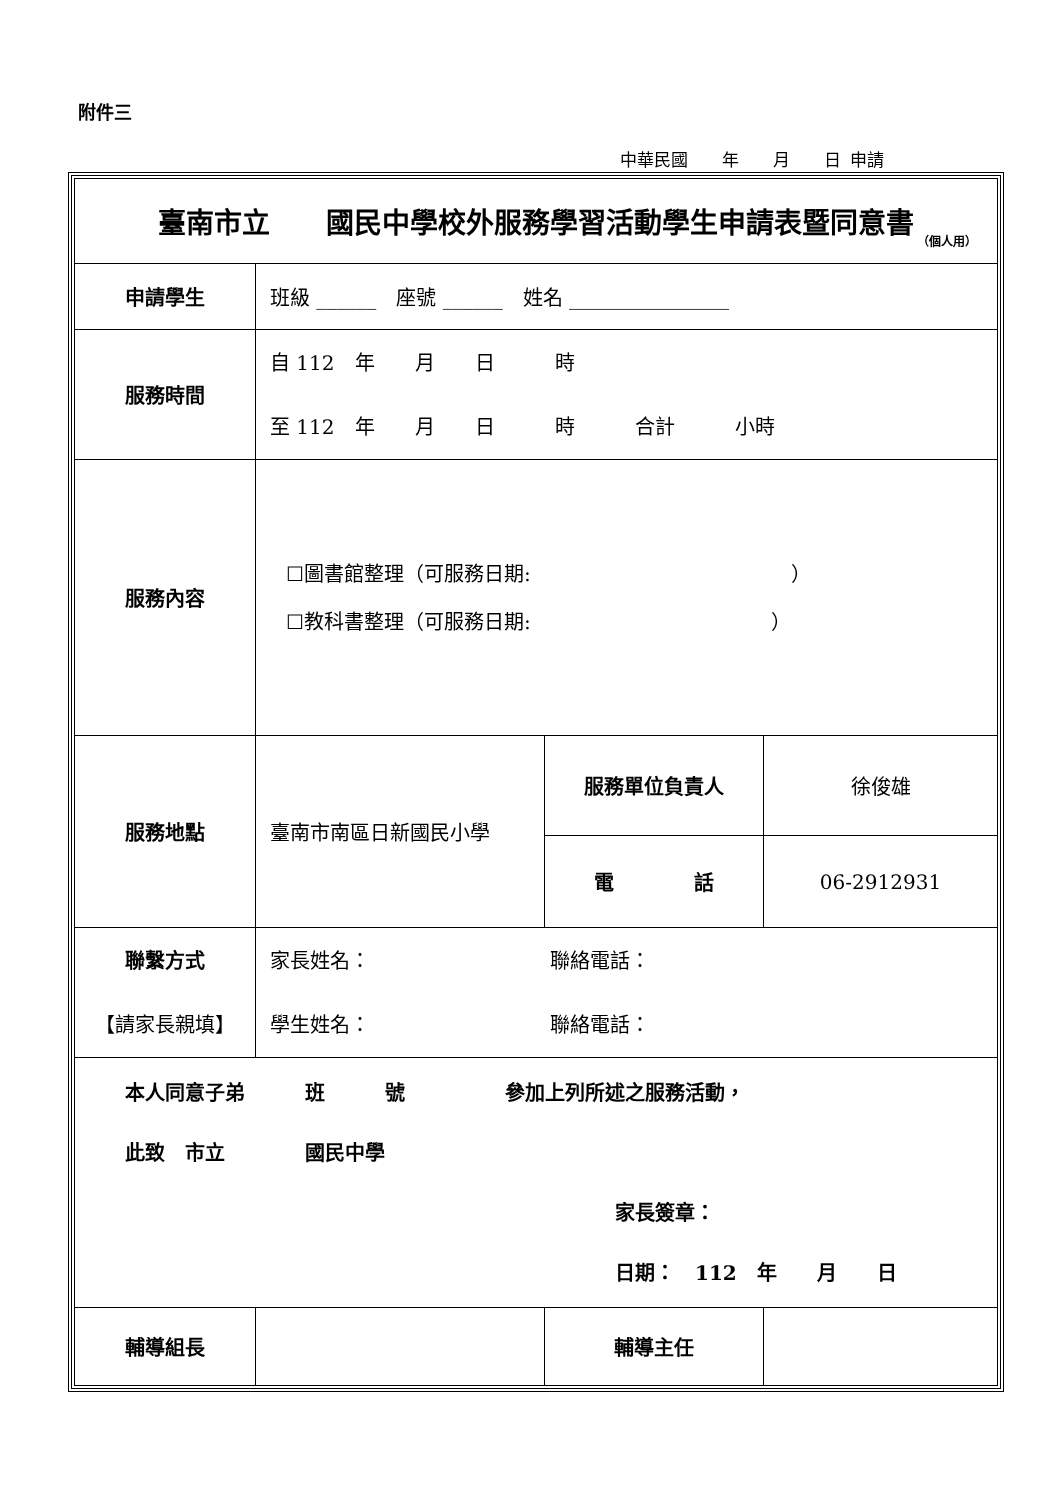附件三
中華民國　　年　　月　　日 申請
| 臺南市立 國民中學校外服務學習活動學生申請表暨同意書 （個人用） | | | |
| 申請學生 | 班級 ______ 座號 ______ 姓名 ________________ | | |
| 服務時間 | 自 112 年 月 日 時 至 112 年 月 日 時 合計 小時 | | |
| 服務內容 | ☐圖書館整理（可服務日期: ） ☐教科書整理（可服務日期: ） | | |
| 服務地點 | 臺南市南區日新國民小學 | 服務單位負責人 | 徐俊雄 |
| | | 電 話 | 06-2912931 |
| 聯繫方式 【請家長親填】 | 家長姓名： 聯絡電話： 學生姓名： 聯絡電話： | | |
| 本人同意子弟 班 號 參加上列所述之服務活動， 此致 市立 國民中學 家長簽章： 日期： 112 年 月 日 | | | |
| 輔導組長 | | 輔導主任 | |